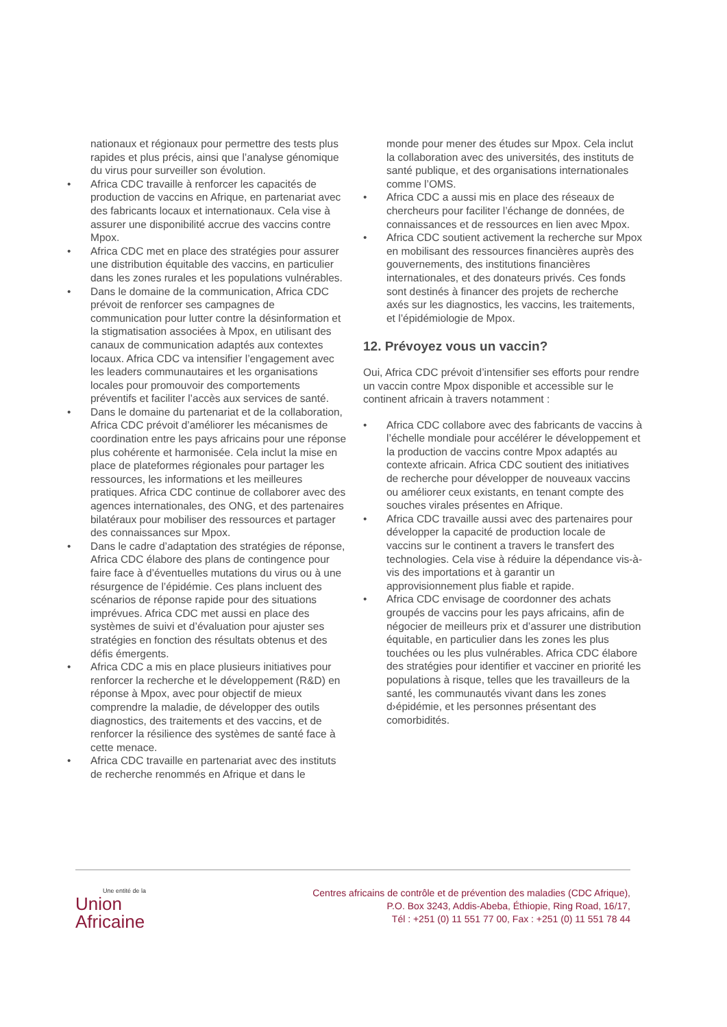nationaux et régionaux pour permettre des tests plus rapides et plus précis, ainsi que l’analyse génomique du virus pour surveiller son évolution.
• Africa CDC travaille à renforcer les capacités de production de vaccins en Afrique, en partenariat avec des fabricants locaux et internationaux. Cela vise à assurer une disponibilité accrue des vaccins contre Mpox.
• Africa CDC met en place des stratégies pour assurer une distribution équitable des vaccins, en particulier dans les zones rurales et les populations vulnérables.
• Dans le domaine de la communication, Africa CDC prévoit de renforcer ses campagnes de communication pour lutter contre la désinformation et la stigmatisation associées à Mpox, en utilisant des canaux de communication adaptés aux contextes locaux. Africa CDC va intensifier l’engagement avec les leaders communautaires et les organisations locales pour promouvoir des comportements préventifs et faciliter l’accès aux services de santé.
• Dans le domaine du partenariat et de la collaboration, Africa CDC prévoit d’améliorer les mécanismes de coordination entre les pays africains pour une réponse plus cohérente et harmonisée. Cela inclut la mise en place de plateformes régionales pour partager les ressources, les informations et les meilleures pratiques. Africa CDC continue de collaborer avec des agences internationales, des ONG, et des partenaires bilatéraux pour mobiliser des ressources et partager des connaissances sur Mpox.
• Dans le cadre d’adaptation des stratégies de réponse, Africa CDC élabore des plans de contingence pour faire face à d’éventuelles mutations du virus ou à une résurgence de l’épidémie. Ces plans incluent des scénarios de réponse rapide pour des situations imprévues. Africa CDC met aussi en place des systèmes de suivi et d’évaluation pour ajuster ses stratégies en fonction des résultats obtenus et des défis émergents.
• Africa CDC a mis en place plusieurs initiatives pour renforcer la recherche et le développement (R&D) en réponse à Mpox, avec pour objectif de mieux comprendre la maladie, de développer des outils diagnostics, des traitements et des vaccins, et de renforcer la résilience des systèmes de santé face à cette menace.
• Africa CDC travaille en partenariat avec des instituts de recherche renommés en Afrique et dans le
monde pour mener des études sur Mpox. Cela inclut la collaboration avec des universités, des instituts de santé publique, et des organisations internationales comme l’OMS.
• Africa CDC a aussi mis en place des réseaux de chercheurs pour faciliter l’échange de données, de connaissances et de ressources en lien avec Mpox.
• Africa CDC soutient activement la recherche sur Mpox en mobilisant des ressources financières auprès des gouvernements, des institutions financières internationales, et des donateurs privés. Ces fonds sont destinés à financer des projets de recherche axés sur les diagnostics, les vaccins, les traitements, et l’épidémiologie de Mpox.
12. Prévoyez vous un vaccin?
Oui, Africa CDC prévoit d’intensifier ses efforts pour rendre un vaccin contre Mpox disponible et accessible sur le continent africain à travers notamment :
• Africa CDC collabore avec des fabricants de vaccins à l’échelle mondiale pour accélérer le développement et la production de vaccins contre Mpox adaptés au contexte africain. Africa CDC soutient des initiatives de recherche pour développer de nouveaux vaccins ou améliorer ceux existants, en tenant compte des souches virales présentes en Afrique.
• Africa CDC travaille aussi avec des partenaires pour développer la capacité de production locale de vaccins sur le continent a travers le transfert des technologies. Cela vise à réduire la dépendance vis-à-vis des importations et à garantir un approvisionnement plus fiable et rapide.
• Africa CDC envisage de coordonner des achats groupés de vaccins pour les pays africains, afin de négocier de meilleurs prix et d’assurer une distribution équitable, en particulier dans les zones les plus touchées ou les plus vulnérables. Africa CDC élabore des stratégies pour identifier et vacciner en priorité les populations à risque, telles que les travailleurs de la santé, les communautés vivant dans les zones d›épidémie, et les personnes présentant des comorbidités.
Une entité de la
Union
Africaine
Centres africains de contrôle et de prévention des maladies (CDC Afrique),
P.O. Box 3243, Addis-Abeba, Éthiopie, Ring Road, 16/17,
Tél : +251 (0) 11 551 77 00, Fax : +251 (0) 11 551 78 44